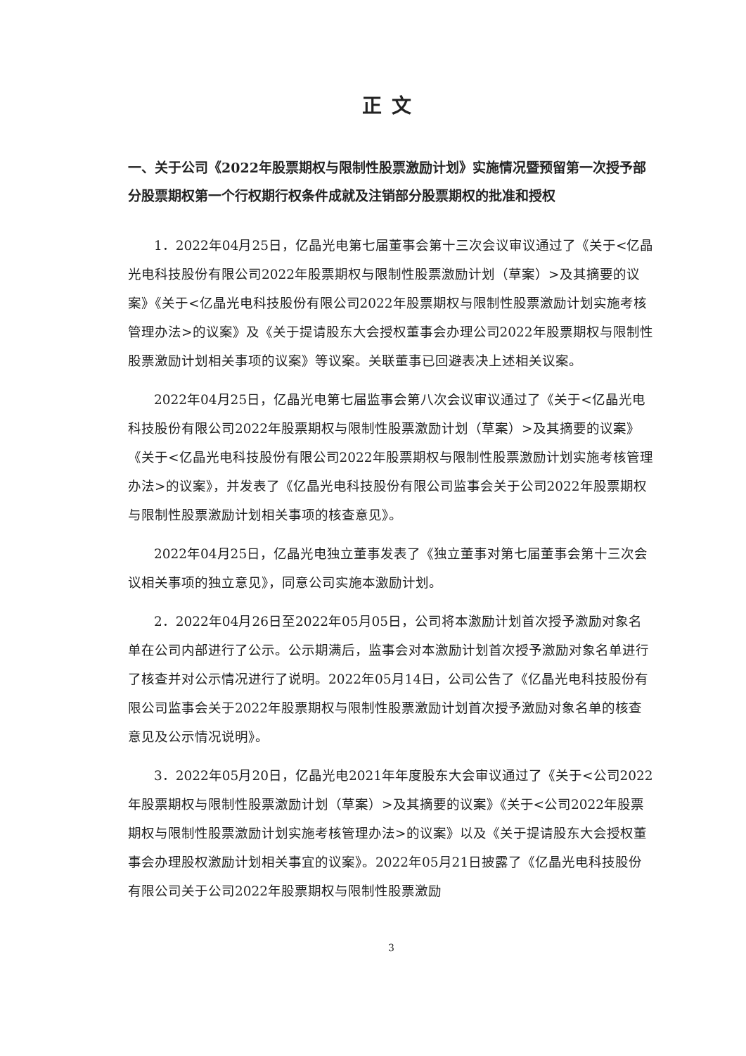正文
一、关于公司《2022年股票期权与限制性股票激励计划》实施情况暨预留第一次授予部分股票期权第一个行权期行权条件成就及注销部分股票期权的批准和授权
1．2022年04月25日，亿晶光电第七届董事会第十三次会议审议通过了《关于<亿晶光电科技股份有限公司2022年股票期权与限制性股票激励计划（草案）>及其摘要的议案》《关于<亿晶光电科技股份有限公司2022年股票期权与限制性股票激励计划实施考核管理办法>的议案》及《关于提请股东大会授权董事会办理公司2022年股票期权与限制性股票激励计划相关事项的议案》等议案。关联董事已回避表决上述相关议案。
2022年04月25日，亿晶光电第七届监事会第八次会议审议通过了《关于<亿晶光电科技股份有限公司2022年股票期权与限制性股票激励计划（草案）>及其摘要的议案》《关于<亿晶光电科技股份有限公司2022年股票期权与限制性股票激励计划实施考核管理办法>的议案》，并发表了《亿晶光电科技股份有限公司监事会关于公司2022年股票期权与限制性股票激励计划相关事项的核查意见》。
2022年04月25日，亿晶光电独立董事发表了《独立董事对第七届董事会第十三次会议相关事项的独立意见》，同意公司实施本激励计划。
2．2022年04月26日至2022年05月05日，公司将本激励计划首次授予激励对象名单在公司内部进行了公示。公示期满后，监事会对本激励计划首次授予激励对象名单进行了核查并对公示情况进行了说明。2022年05月14日，公司公告了《亿晶光电科技股份有限公司监事会关于2022年股票期权与限制性股票激励计划首次授予激励对象名单的核查意见及公示情况说明》。
3．2022年05月20日，亿晶光电2021年年度股东大会审议通过了《关于<公司2022年股票期权与限制性股票激励计划（草案）>及其摘要的议案》《关于<公司2022年股票期权与限制性股票激励计划实施考核管理办法>的议案》以及《关于提请股东大会授权董事会办理股权激励计划相关事宜的议案》。2022年05月21日披露了《亿晶光电科技股份有限公司关于公司2022年股票期权与限制性股票激励
3